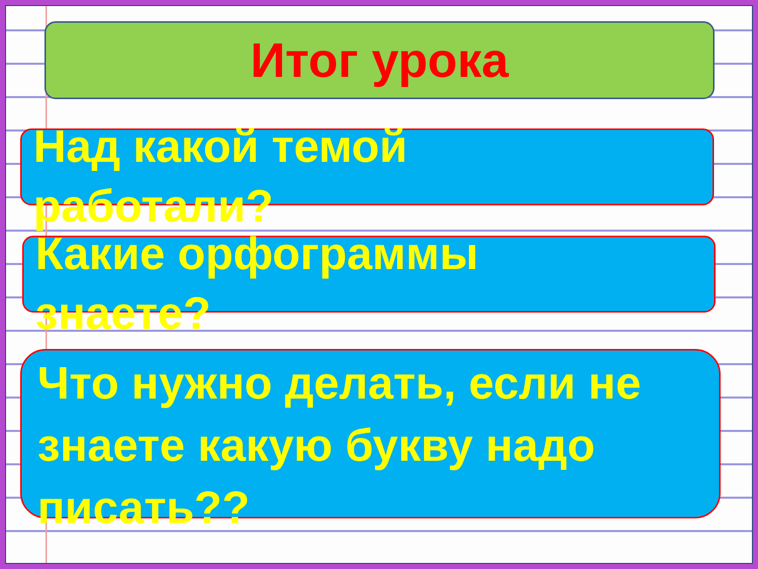Итог урока
Над какой темой
работали?
Какие орфограммы
знаете?
Что нужно делать, если не знаете какую букву надо писать??